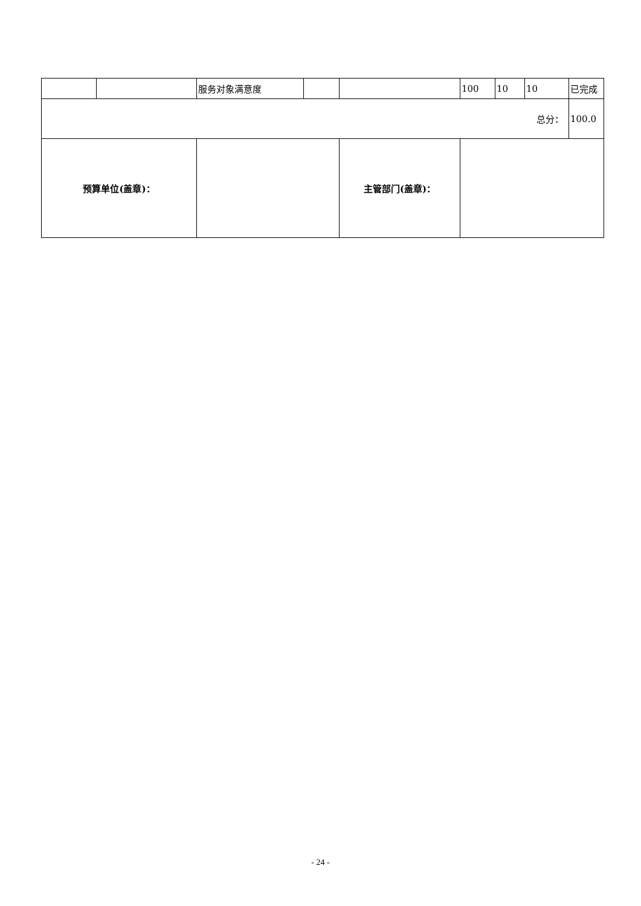| | | 服务对象满意度 | | | 100 | 10 | 10 | 已完成 |
| 总分： | | | | | | | | 100.0 |
| 预算单位(盖章)： | | | | 主管部门(盖章)： | | | | |
- 24 -